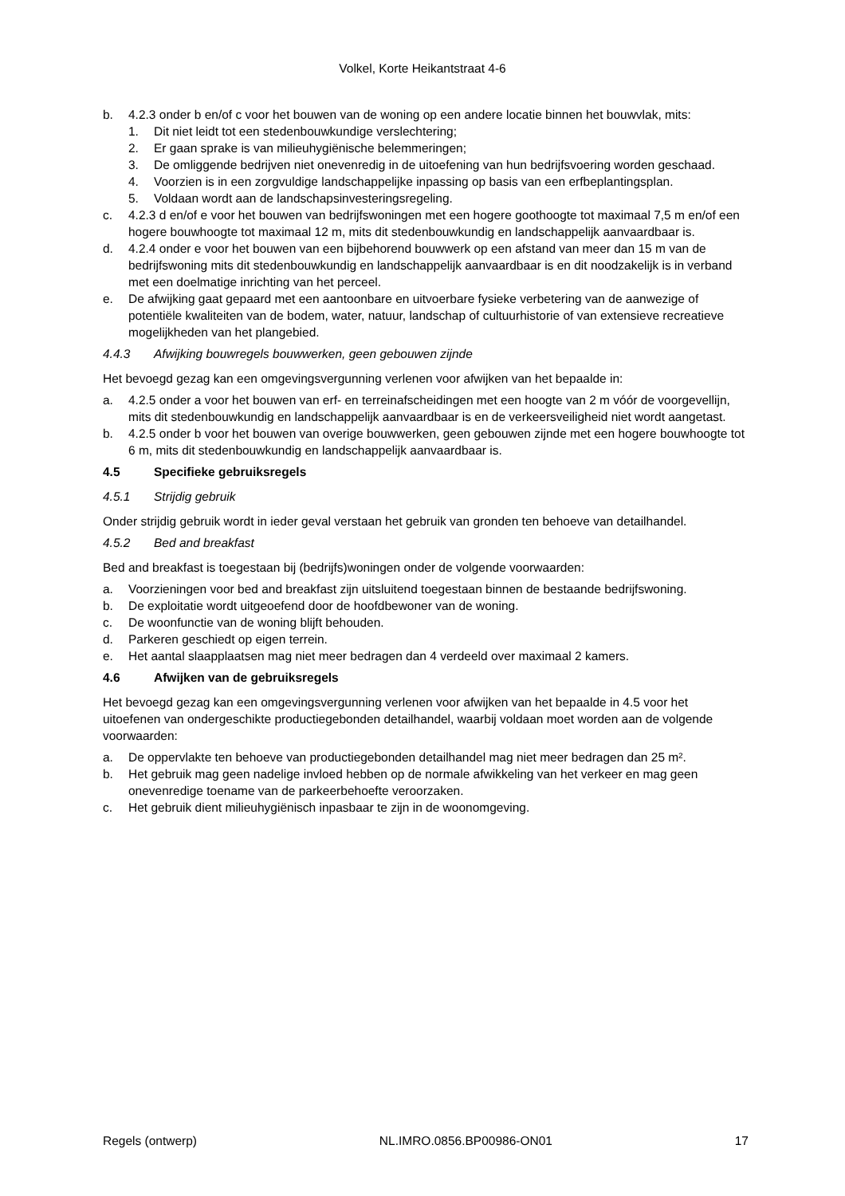Volkel, Korte Heikantstraat 4-6
b. 4.2.3 onder b en/of c voor het bouwen van de woning op een andere locatie binnen het bouwvlak, mits:
1. Dit niet leidt tot een stedenbouwkundige verslechtering;
2. Er gaan sprake is van milieuhygiënische belemmeringen;
3. De omliggende bedrijven niet onevenredig in de uitoefening van hun bedrijfsvoering worden geschaad.
4. Voorzien is in een zorgvuldige landschappelijke inpassing op basis van een erfbeplantingsplan.
5. Voldaan wordt aan de landschapsinvesteringsregeling.
c. 4.2.3 d en/of e voor het bouwen van bedrijfswoningen met een hogere goothoogte tot maximaal 7,5 m en/of een hogere bouwhoogte tot maximaal 12 m, mits dit stedenbouwkundig en landschappelijk aanvaardbaar is.
d. 4.2.4 onder e voor het bouwen van een bijbehorend bouwwerk op een afstand van meer dan 15 m van de bedrijfswoning mits dit stedenbouwkundig en landschappelijk aanvaardbaar is en dit noodzakelijk is in verband met een doelmatige inrichting van het perceel.
e. De afwijking gaat gepaard met een aantoonbare en uitvoerbare fysieke verbetering van de aanwezige of potentiële kwaliteiten van de bodem, water, natuur, landschap of cultuurhistorie of van extensieve recreatieve mogelijkheden van het plangebied.
4.4.3 Afwijking bouwregels bouwwerken, geen gebouwen zijnde
Het bevoegd gezag kan een omgevingsvergunning verlenen voor afwijken van het bepaalde in:
a. 4.2.5 onder a voor het bouwen van erf- en terreinafscheidingen met een hoogte van 2 m vóór de voorgevellijn, mits dit stedenbouwkundig en landschappelijk aanvaardbaar is en de verkeersveiligheid niet wordt aangetast.
b. 4.2.5 onder b voor het bouwen van overige bouwwerken, geen gebouwen zijnde met een hogere bouwhoogte tot 6 m, mits dit stedenbouwkundig en landschappelijk aanvaardbaar is.
4.5 Specifieke gebruiksregels
4.5.1 Strijdig gebruik
Onder strijdig gebruik wordt in ieder geval verstaan het gebruik van gronden ten behoeve van detailhandel.
4.5.2 Bed and breakfast
Bed and breakfast is toegestaan bij (bedrijfs)woningen onder de volgende voorwaarden:
a. Voorzieningen voor bed and breakfast zijn uitsluitend toegestaan binnen de bestaande bedrijfswoning.
b. De exploitatie wordt uitgeoefend door de hoofdbewoner van de woning.
c. De woonfunctie van de woning blijft behouden.
d. Parkeren geschiedt op eigen terrein.
e. Het aantal slaapplaatsen mag niet meer bedragen dan 4 verdeeld over maximaal 2 kamers.
4.6 Afwijken van de gebruiksregels
Het bevoegd gezag kan een omgevingsvergunning verlenen voor afwijken van het bepaalde in 4.5 voor het uitoefenen van ondergeschikte productiegebonden detailhandel, waarbij voldaan moet worden aan de volgende voorwaarden:
a. De oppervlakte ten behoeve van productiegebonden detailhandel mag niet meer bedragen dan 25 m².
b. Het gebruik mag geen nadelige invloed hebben op de normale afwikkeling van het verkeer en mag geen onevenredige toename van de parkeerbehoefte veroorzaken.
c. Het gebruik dient milieuhygiënisch inpasbaar te zijn in de woonomgeving.
Regels (ontwerp) NL.IMRO.0856.BP00986-ON01 17